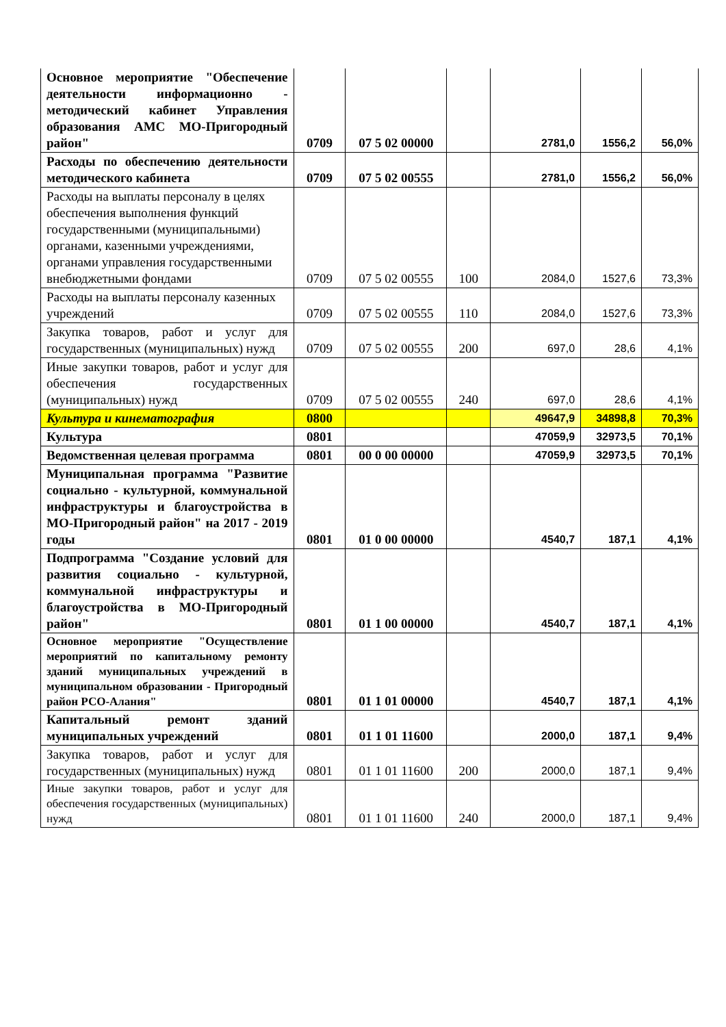| Основное мероприятие "Обеспечение деятельности информационно - методический кабинет Управления образования АМС МО-Пригородный район" | 0709 | 07 5 02 00000 | | 2781,0 | 1556,2 | 56,0% |
| Расходы по обеспечению деятельности методического кабинета | 0709 | 07 5 02 00555 | | 2781,0 | 1556,2 | 56,0% |
| Расходы на выплаты персоналу в целях обеспечения выполнения функций государственными (муниципальными) органами, казенными учреждениями, органами управления государственными внебюджетными фондами | 0709 | 07 5 02 00555 | 100 | 2084,0 | 1527,6 | 73,3% |
| Расходы на выплаты персоналу казенных учреждений | 0709 | 07 5 02 00555 | 110 | 2084,0 | 1527,6 | 73,3% |
| Закупка товаров, работ и услуг для государственных (муниципальных) нужд | 0709 | 07 5 02 00555 | 200 | 697,0 | 28,6 | 4,1% |
| Иные закупки товаров, работ и услуг для обеспечения государственных (муниципальных) нужд | 0709 | 07 5 02 00555 | 240 | 697,0 | 28,6 | 4,1% |
| Культура и кинематография | 0800 | | | 49647,9 | 34898,8 | 70,3% |
| Культура | 0801 | | | 47059,9 | 32973,5 | 70,1% |
| Ведомственная целевая программа | 0801 | 00 0 00 00000 | | 47059,9 | 32973,5 | 70,1% |
| Муниципальная программа "Развитие социально - культурной, коммунальной инфраструктуры и благоустройства в МО-Пригородный район" на 2017 - 2019 годы | 0801 | 01 0 00 00000 | | 4540,7 | 187,1 | 4,1% |
| Подпрограмма "Создание условий для развития социально - культурной, коммунальной инфраструктуры и благоустройства в МО-Пригородный район" | 0801 | 01 1 00 00000 | | 4540,7 | 187,1 | 4,1% |
| Основное мероприятие "Осуществление мероприятий по капитальному ремонту зданий муниципальных учреждений в муниципальном образовании - Пригородный район РСО-Алания" | 0801 | 01 1 01 00000 | | 4540,7 | 187,1 | 4,1% |
| Капитальный ремонт зданий муниципальных учреждений | 0801 | 01 1 01 11600 | | 2000,0 | 187,1 | 9,4% |
| Закупка товаров, работ и услуг для государственных (муниципальных) нужд | 0801 | 01 1 01 11600 | 200 | 2000,0 | 187,1 | 9,4% |
| Иные закупки товаров, работ и услуг для обеспечения государственных (муниципальных) нужд | 0801 | 01 1 01 11600 | 240 | 2000,0 | 187,1 | 9,4% |